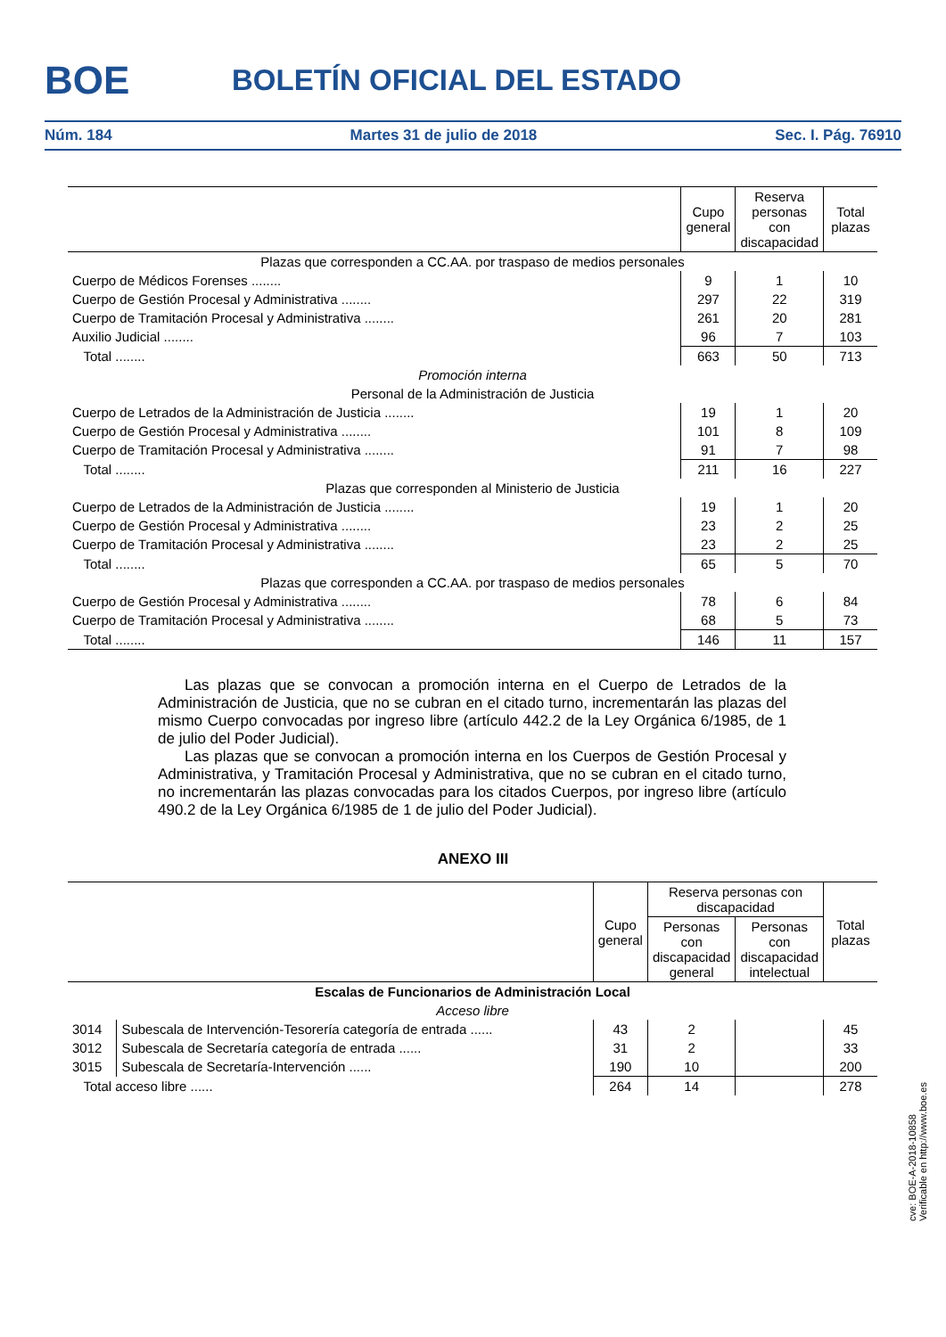BOE
BOLETÍN OFICIAL DEL ESTADO
Núm. 184 Martes 31 de julio de 2018 Sec. I. Pág. 76910
| | Cupo general | Reserva personas con discapacidad | Total plazas |
| --- | --- | --- | --- |
| Plazas que corresponden a CC.AA. por traspaso de medios personales | | | |
| Cuerpo de Médicos Forenses ........ | 9 | 1 | 10 |
| Cuerpo de Gestión Procesal y Administrativa ........ | 297 | 22 | 319 |
| Cuerpo de Tramitación Procesal y Administrativa ........ | 261 | 20 | 281 |
| Auxilio Judicial ........ | 96 | 7 | 103 |
| Total ........ | 663 | 50 | 713 |
| Promoción interna | | | |
| Personal de la Administración de Justicia | | | |
| Cuerpo de Letrados de la Administración de Justicia ........ | 19 | 1 | 20 |
| Cuerpo de Gestión Procesal y Administrativa ........ | 101 | 8 | 109 |
| Cuerpo de Tramitación Procesal y Administrativa ........ | 91 | 7 | 98 |
| Total ........ | 211 | 16 | 227 |
| Plazas que corresponden al Ministerio de Justicia | | | |
| Cuerpo de Letrados de la Administración de Justicia ........ | 19 | 1 | 20 |
| Cuerpo de Gestión Procesal y Administrativa ........ | 23 | 2 | 25 |
| Cuerpo de Tramitación Procesal y Administrativa ........ | 23 | 2 | 25 |
| Total ........ | 65 | 5 | 70 |
| Plazas que corresponden a CC.AA. por traspaso de medios personales | | | |
| Cuerpo de Gestión Procesal y Administrativa ........ | 78 | 6 | 84 |
| Cuerpo de Tramitación Procesal y Administrativa ........ | 68 | 5 | 73 |
| Total ........ | 146 | 11 | 157 |
Las plazas que se convocan a promoción interna en el Cuerpo de Letrados de la Administración de Justicia, que no se cubran en el citado turno, incrementarán las plazas del mismo Cuerpo convocadas por ingreso libre (artículo 442.2 de la Ley Orgánica 6/1985, de 1 de julio del Poder Judicial).
Las plazas que se convocan a promoción interna en los Cuerpos de Gestión Procesal y Administrativa, y Tramitación Procesal y Administrativa, que no se cubran en el citado turno, no incrementarán las plazas convocadas para los citados Cuerpos, por ingreso libre (artículo 490.2 de la Ley Orgánica 6/1985 de 1 de julio del Poder Judicial).
ANEXO III
| | | Cupo general | Reserva personas con discapacidad | | Total plazas |
| --- | --- | --- | --- | --- | --- |
| | | | Personas con discapacidad general | Personas con discapacidad intelectual | |
| Escalas de Funcionarios de Administración Local | | | | | |
| Acceso libre | | | | | |
| 3014 | Subescala de Intervención-Tesorería categoría de entrada ...... | 43 | 2 | | 45 |
| 3012 | Subescala de Secretaría categoría de entrada ...... | 31 | 2 | | 33 |
| 3015 | Subescala de Secretaría-Intervención ...... | 190 | 10 | | 200 |
| Total acceso libre ...... | | 264 | 14 | | 278 |
cve: BOE-A-2018-10858
Verificable en http://www.boe.es